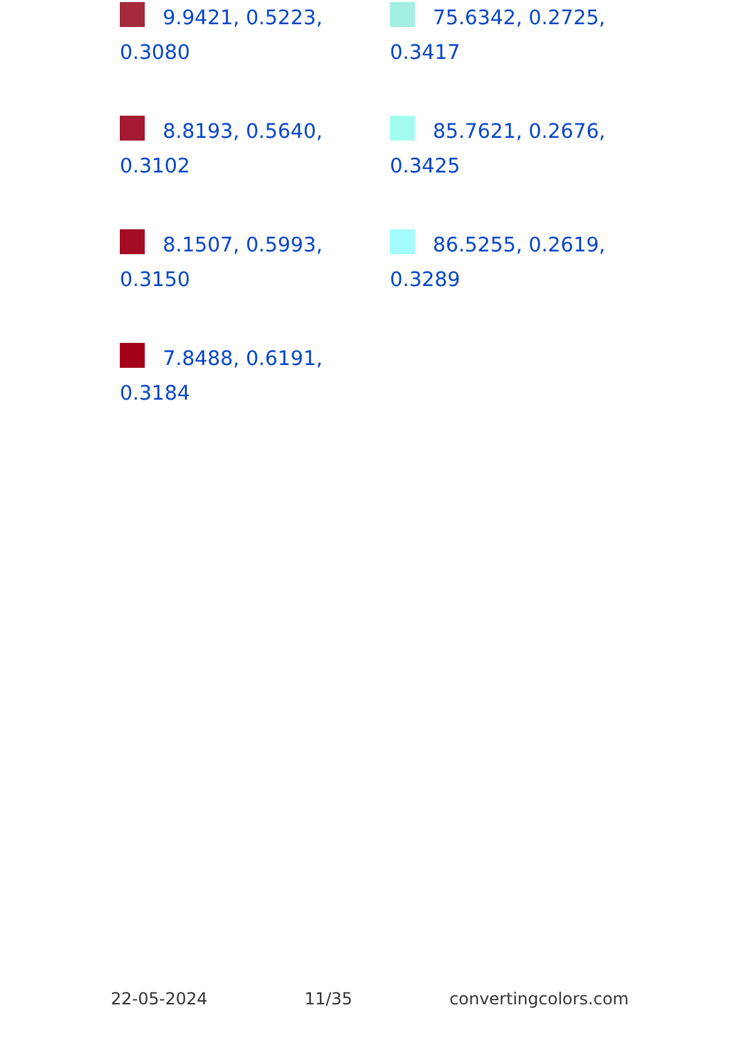9.9421, 0.5223, 0.3080
75.6342, 0.2725, 0.3417
8.8193, 0.5640, 0.3102
85.7621, 0.2676, 0.3425
8.1507, 0.5993, 0.3150
86.5255, 0.2619, 0.3289
7.8488, 0.6191, 0.3184
22-05-2024 11/35 convertingcolors.com